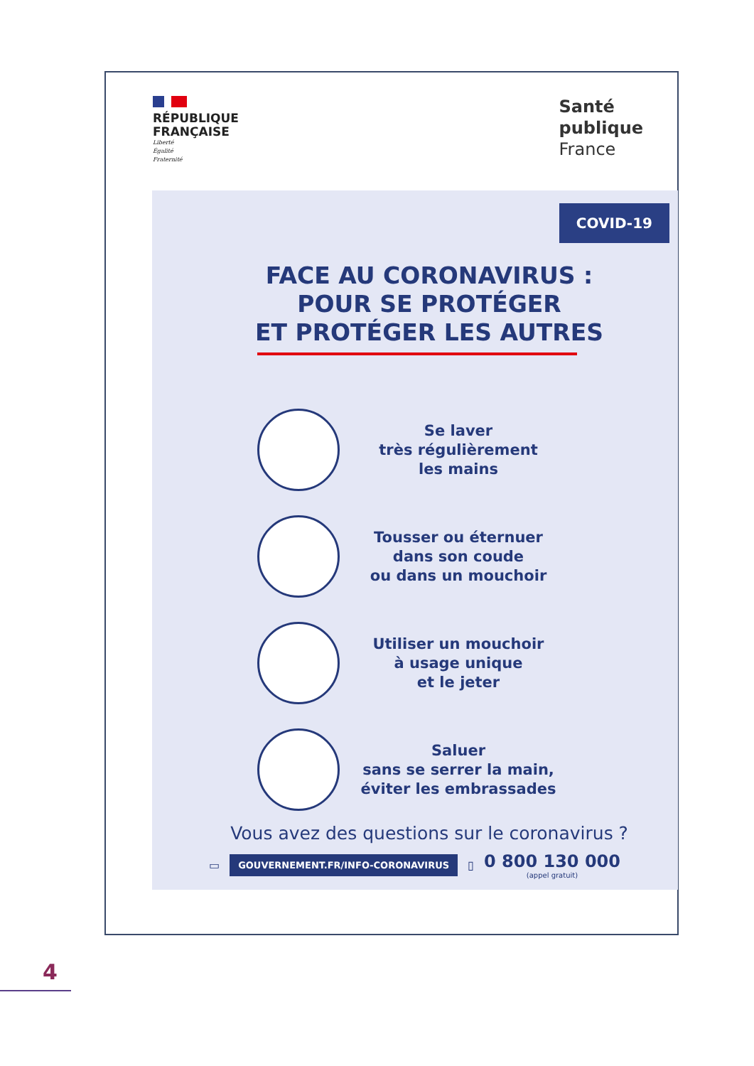RÉPUBLIQUE
FRANÇAISE
Liberté
Égalité
Fraternité
Santé
publique
France
COVID-19
FACE AU CORONAVIRUS :
POUR SE PROTÉGER
ET PROTÉGER LES AUTRES
Se laver
très régulièrement
les mains
Tousser ou éternuer
dans son coude
ou dans un mouchoir
Utiliser un mouchoir
à usage unique
et le jeter
Saluer
sans se serrer la main,
éviter les embrassades
Vous avez des questions sur le coronavirus ?
▭ GOUVERNEMENT.FR/INFO-CORONAVIRUS ▯ 0 800 130 000
(appel gratuit)
4